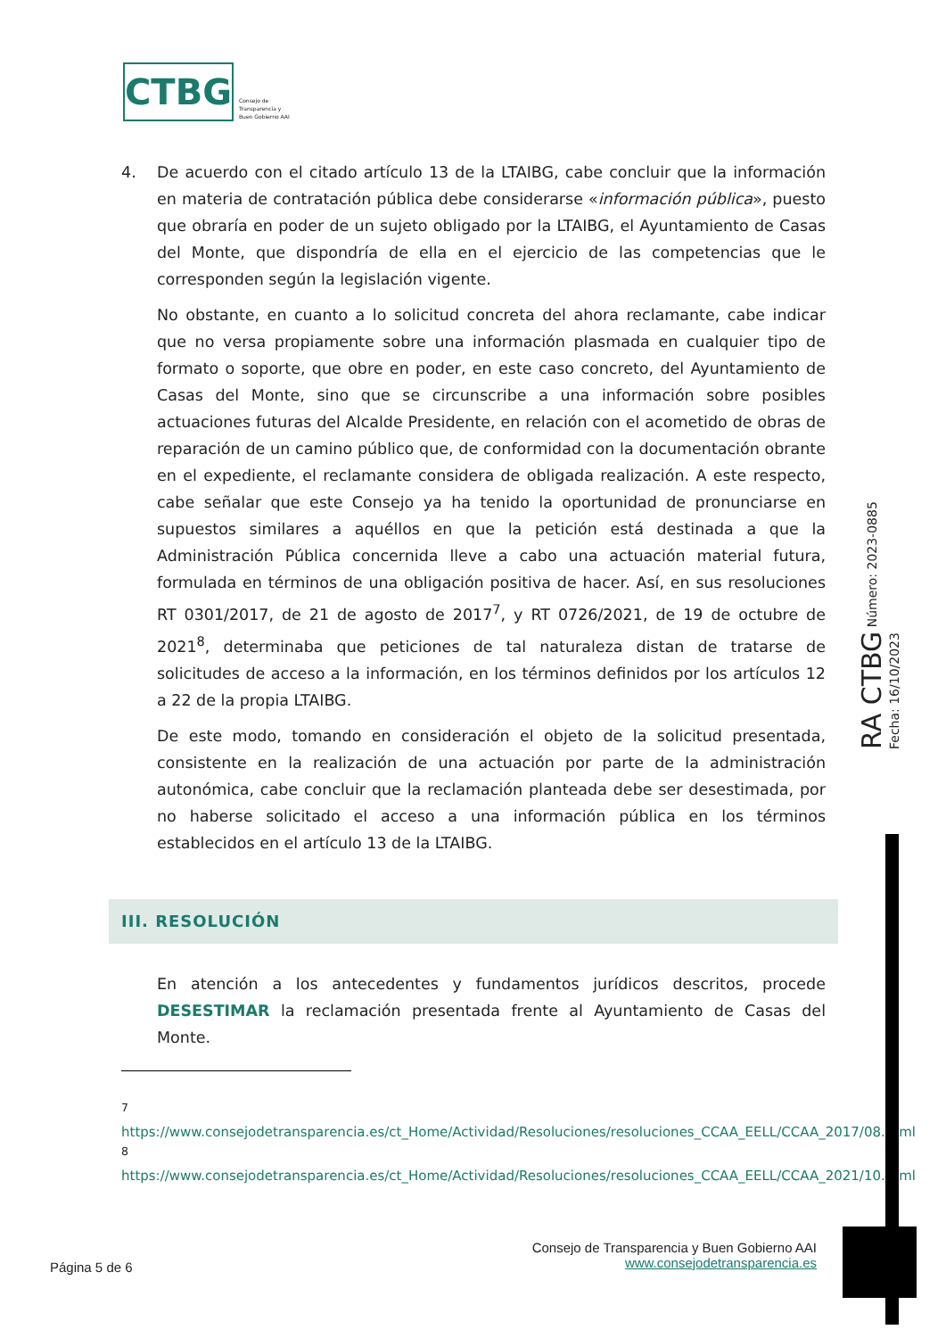CTBG
Consejo de
Transparencia y
Buen Gobierno AAI
4. De acuerdo con el citado artículo 13 de la LTAIBG, cabe concluir que la información en materia de contratación pública debe considerarse «información pública», puesto que obraría en poder de un sujeto obligado por la LTAIBG, el Ayuntamiento de Casas del Monte, que dispondría de ella en el ejercicio de las competencias que le corresponden según la legislación vigente.
No obstante, en cuanto a lo solicitud concreta del ahora reclamante, cabe indicar que no versa propiamente sobre una información plasmada en cualquier tipo de formato o soporte, que obre en poder, en este caso concreto, del Ayuntamiento de Casas del Monte, sino que se circunscribe a una información sobre posibles actuaciones futuras del Alcalde Presidente, en relación con el acometido de obras de reparación de un camino público que, de conformidad con la documentación obrante en el expediente, el reclamante considera de obligada realización. A este respecto, cabe señalar que este Consejo ya ha tenido la oportunidad de pronunciarse en supuestos similares a aquéllos en que la petición está destinada a que la Administración Pública concernida lleve a cabo una actuación material futura, formulada en términos de una obligación positiva de hacer. Así, en sus resoluciones RT 0301/2017, de 21 de agosto de 2017<sup>7</sup>, y RT 0726/2021, de 19 de octubre de 2021<sup>8</sup>, determinaba que peticiones de tal naturaleza distan de tratarse de solicitudes de acceso a la información, en los términos definidos por los artículos 12 a 22 de la propia LTAIBG.
De este modo, tomando en consideración el objeto de la solicitud presentada, consistente en la realización de una actuación por parte de la administración autonómica, cabe concluir que la reclamación planteada debe ser desestimada, por no haberse solicitado el acceso a una información pública en los términos establecidos en el artículo 13 de la LTAIBG.
III. RESOLUCIÓN
En atención a los antecedentes y fundamentos jurídicos descritos, procede DESESTIMAR la reclamación presentada frente al Ayuntamiento de Casas del Monte.
<sup>7</sup> https://www.consejodetransparencia.es/ct_Home/Actividad/Resoluciones/resoluciones_CCAA_EELL/CCAA_2017/08.html
<sup>8</sup> https://www.consejodetransparencia.es/ct_Home/Actividad/Resoluciones/resoluciones_CCAA_EELL/CCAA_2021/10.html
RA CTBG Número: 2023-0885 Fecha: 16/10/2023
Consejo de Transparencia y Buen Gobierno AAI
www.consejodetransparencia.es
Página 5 de 6